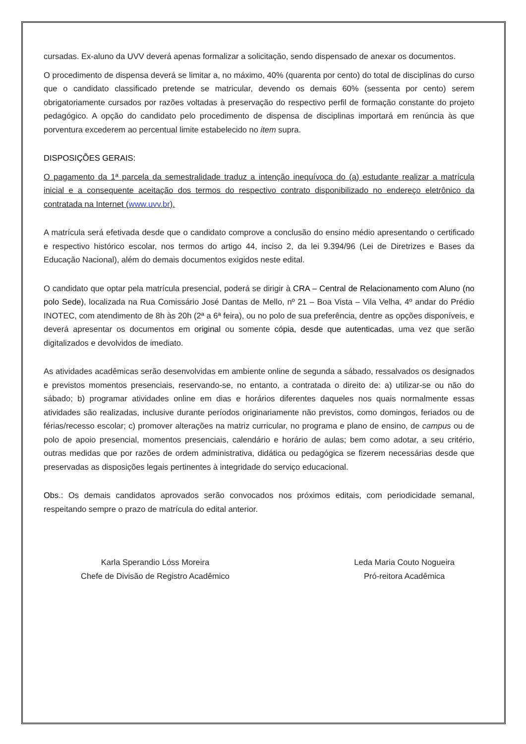cursadas. Ex-aluno da UVV deverá apenas formalizar a solicitação, sendo dispensado de anexar os documentos.
O procedimento de dispensa deverá se limitar a, no máximo, 40% (quarenta por cento) do total de disciplinas do curso que o candidato classificado pretende se matricular, devendo os demais 60% (sessenta por cento) serem obrigatoriamente cursados por razões voltadas à preservação do respectivo perfil de formação constante do projeto pedagógico. A opção do candidato pelo procedimento de dispensa de disciplinas importará em renúncia às que porventura excederem ao percentual limite estabelecido no item supra.
DISPOSIÇÕES GERAIS:
O pagamento da 1ª parcela da semestralidade traduz a intenção inequívoca do (a) estudante realizar a matrícula inicial e a consequente aceitação dos termos do respectivo contrato disponibilizado no endereço eletrônico da contratada na Internet (www.uvv.br).
A matrícula será efetivada desde que o candidato comprove a conclusão do ensino médio apresentando o certificado e respectivo histórico escolar, nos termos do artigo 44, inciso 2, da lei 9.394/96 (Lei de Diretrizes e Bases da Educação Nacional), além do demais documentos exigidos neste edital.
O candidato que optar pela matrícula presencial, poderá se dirigir à CRA – Central de Relacionamento com Aluno (no polo Sede), localizada na Rua Comissário José Dantas de Mello, nº 21 – Boa Vista – Vila Velha, 4º andar do Prédio INOTEC, com atendimento de 8h às 20h (2ª a 6ª feira), ou no polo de sua preferência, dentre as opções disponíveis, e deverá apresentar os documentos em original ou somente cópia, desde que autenticadas, uma vez que serão digitalizados e devolvidos de imediato.
As atividades acadêmicas serão desenvolvidas em ambiente online de segunda a sábado, ressalvados os designados e previstos momentos presenciais, reservando-se, no entanto, a contratada o direito de: a) utilizar-se ou não do sábado; b) programar atividades online em dias e horários diferentes daqueles nos quais normalmente essas atividades são realizadas, inclusive durante períodos originariamente não previstos, como domingos, feriados ou de férias/recesso escolar; c) promover alterações na matriz curricular, no programa e plano de ensino, de campus ou de polo de apoio presencial, momentos presenciais, calendário e horário de aulas; bem como adotar, a seu critério, outras medidas que por razões de ordem administrativa, didática ou pedagógica se fizerem necessárias desde que preservadas as disposições legais pertinentes à integridade do serviço educacional.
Obs.: Os demais candidatos aprovados serão convocados nos próximos editais, com periodicidade semanal, respeitando sempre o prazo de matrícula do edital anterior.
Karla Sperandio Lóss Moreira
Chefe de Divisão de Registro Acadêmico
Leda Maria Couto Nogueira
Pró-reitora Acadêmica